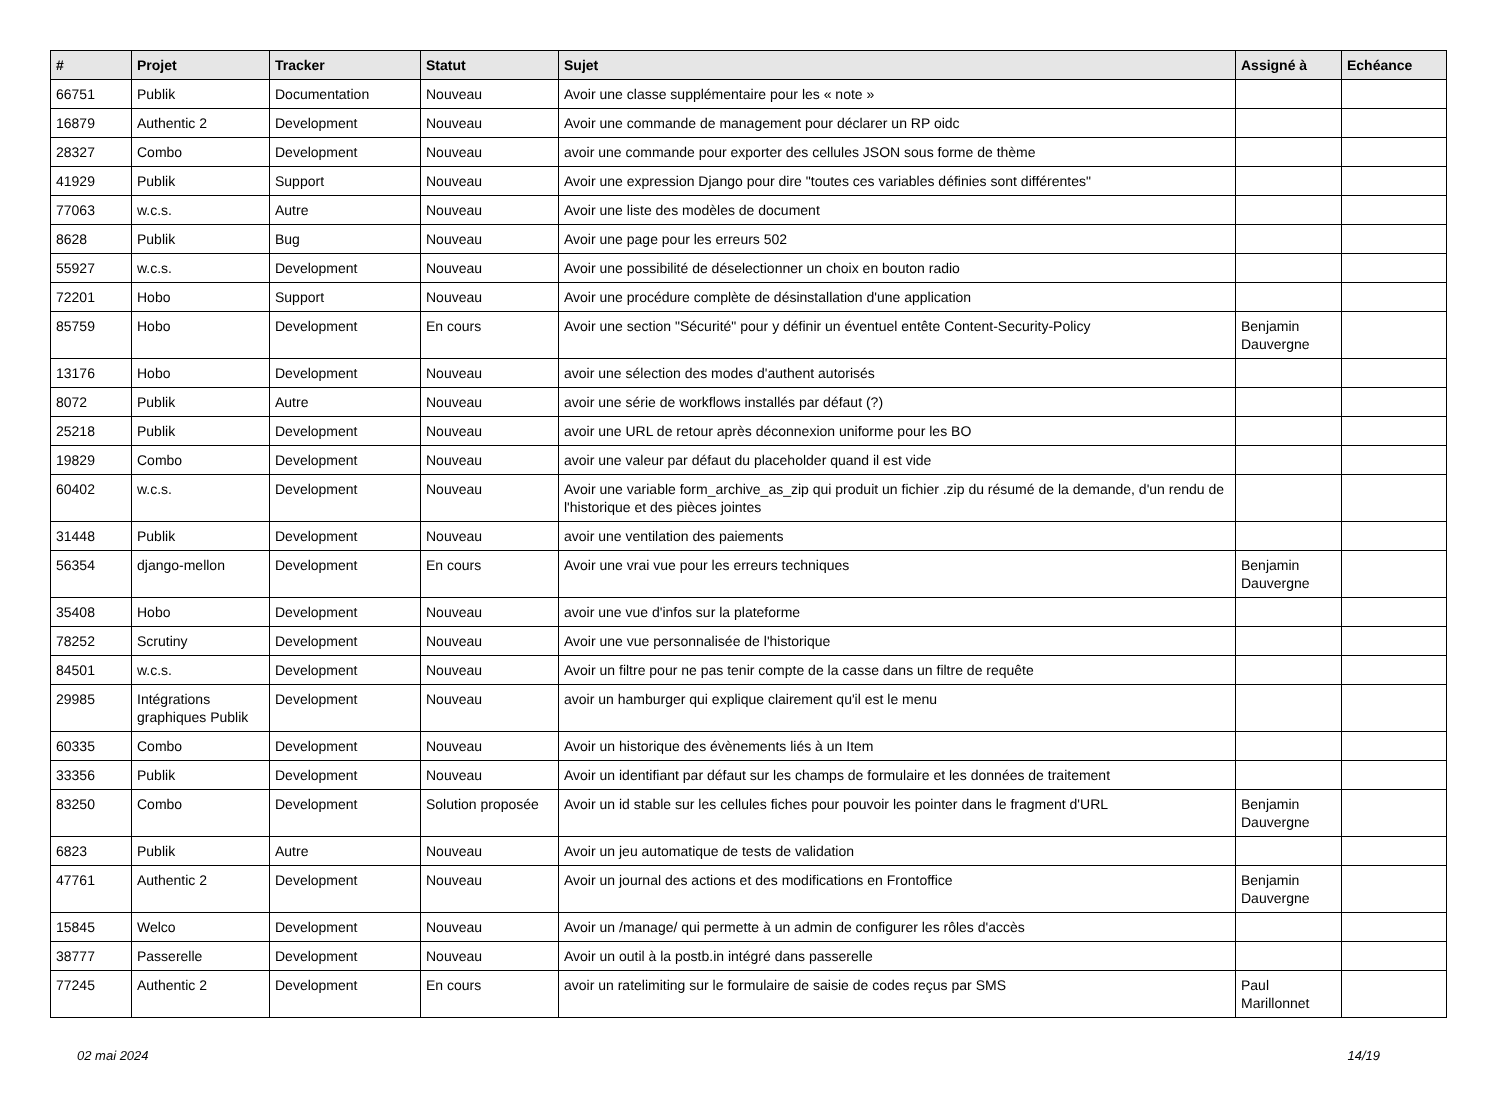| # | Projet | Tracker | Statut | Sujet | Assigné à | Echéance |
| --- | --- | --- | --- | --- | --- | --- |
| 66751 | Publik | Documentation | Nouveau | Avoir une classe supplémentaire pour les « note » | | |
| 16879 | Authentic 2 | Development | Nouveau | Avoir une commande de management pour déclarer un RP oidc | | |
| 28327 | Combo | Development | Nouveau | avoir une commande pour exporter des cellules JSON sous forme de thème | | |
| 41929 | Publik | Support | Nouveau | Avoir une expression Django pour dire "toutes ces variables définies sont différentes" | | |
| 77063 | w.c.s. | Autre | Nouveau | Avoir une liste des modèles de document | | |
| 8628 | Publik | Bug | Nouveau | Avoir une page pour les erreurs 502 | | |
| 55927 | w.c.s. | Development | Nouveau | Avoir une possibilité de déselectionner un choix en bouton radio | | |
| 72201 | Hobo | Support | Nouveau | Avoir une procédure complète de désinstallation d'une application | | |
| 85759 | Hobo | Development | En cours | Avoir une section "Sécurité" pour y définir un éventuel entête Content-Security-Policy | Benjamin Dauvergne | |
| 13176 | Hobo | Development | Nouveau | avoir une sélection des modes d'authent autorisés | | |
| 8072 | Publik | Autre | Nouveau | avoir une série de workflows installés par défaut (?) | | |
| 25218 | Publik | Development | Nouveau | avoir une URL de retour après déconnexion uniforme pour les BO | | |
| 19829 | Combo | Development | Nouveau | avoir une valeur par défaut du placeholder quand il est vide | | |
| 60402 | w.c.s. | Development | Nouveau | Avoir une variable form_archive_as_zip qui produit un fichier .zip du résumé de la demande, d'un rendu de l'historique et des pièces jointes | | |
| 31448 | Publik | Development | Nouveau | avoir une ventilation des paiements | | |
| 56354 | django-mellon | Development | En cours | Avoir une vrai vue pour les erreurs techniques | Benjamin Dauvergne | |
| 35408 | Hobo | Development | Nouveau | avoir une vue d'infos sur la plateforme | | |
| 78252 | Scrutiny | Development | Nouveau | Avoir une vue personnalisée de l'historique | | |
| 84501 | w.c.s. | Development | Nouveau | Avoir un filtre pour ne pas tenir compte de la casse dans un filtre de requête | | |
| 29985 | Intégrations graphiques Publik | Development | Nouveau | avoir un hamburger qui explique clairement qu'il est le menu | | |
| 60335 | Combo | Development | Nouveau | Avoir un historique des évènements liés à un Item | | |
| 33356 | Publik | Development | Nouveau | Avoir un identifiant par défaut sur les champs de formulaire et les données de traitement | | |
| 83250 | Combo | Development | Solution proposée | Avoir un id stable sur les cellules fiches pour pouvoir les pointer dans le fragment d'URL | Benjamin Dauvergne | |
| 6823 | Publik | Autre | Nouveau | Avoir un jeu automatique de tests de validation | | |
| 47761 | Authentic 2 | Development | Nouveau | Avoir un journal des actions et des modifications en Frontoffice | Benjamin Dauvergne | |
| 15845 | Welco | Development | Nouveau | Avoir un /manage/ qui permette à un admin de configurer les rôles d'accès | | |
| 38777 | Passerelle | Development | Nouveau | Avoir un outil à la postb.in intégré dans passerelle | | |
| 77245 | Authentic 2 | Development | En cours | avoir un ratelimiting sur le formulaire de saisie de codes reçus par SMS | Paul Marillonnet | |
02 mai 2024 14/19